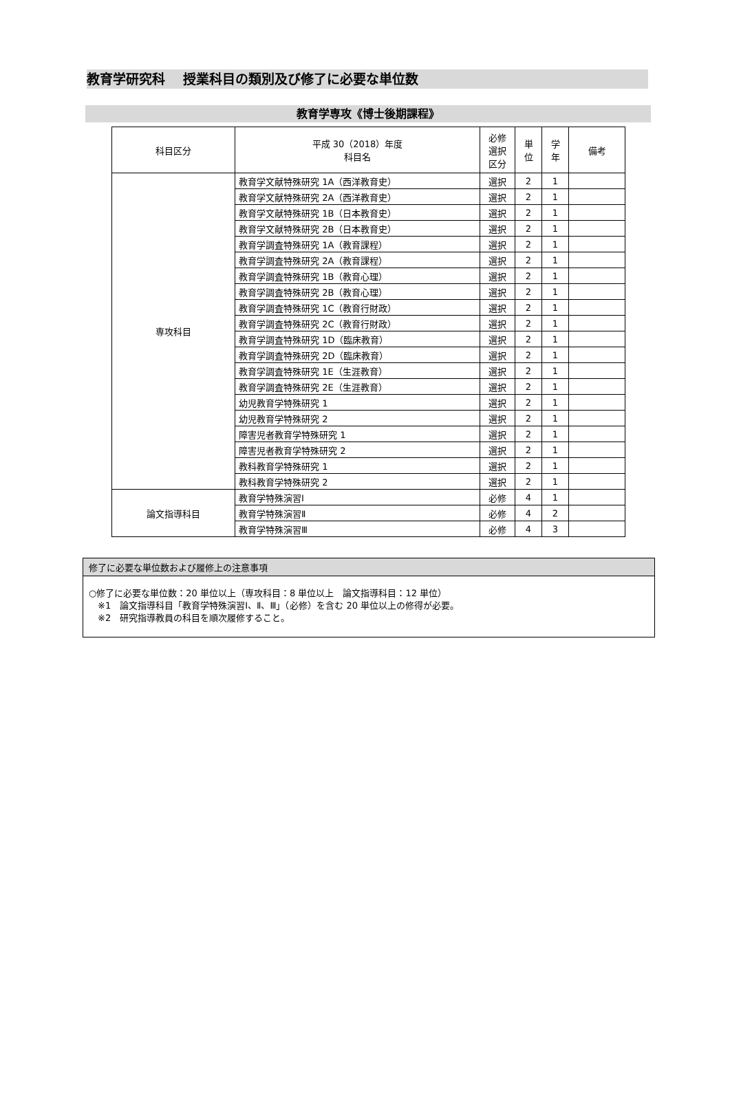教育学研究科　 授業科目の類別及び修了に必要な単位数
教育学専攻《博士後期課程》
| 科目区分 | 平成 30（2018）年度 科目名 | 必修 選択 区分 | 単 位 | 学 年 | 備考 |
| --- | --- | --- | --- | --- | --- |
| 専攻科目 | 教育学文献特殊研究 1A（西洋教育史） | 選択 | 2 | 1 | |
| | 教育学文献特殊研究 2A（西洋教育史） | 選択 | 2 | 1 | |
| | 教育学文献特殊研究 1B（日本教育史） | 選択 | 2 | 1 | |
| | 教育学文献特殊研究 2B（日本教育史） | 選択 | 2 | 1 | |
| | 教育学調査特殊研究 1A（教育課程） | 選択 | 2 | 1 | |
| | 教育学調査特殊研究 2A（教育課程） | 選択 | 2 | 1 | |
| | 教育学調査特殊研究 1B（教育心理） | 選択 | 2 | 1 | |
| | 教育学調査特殊研究 2B（教育心理） | 選択 | 2 | 1 | |
| | 教育学調査特殊研究 1C（教育行財政） | 選択 | 2 | 1 | |
| | 教育学調査特殊研究 2C（教育行財政） | 選択 | 2 | 1 | |
| | 教育学調査特殊研究 1D（臨床教育） | 選択 | 2 | 1 | |
| | 教育学調査特殊研究 2D（臨床教育） | 選択 | 2 | 1 | |
| | 教育学調査特殊研究 1E（生涯教育） | 選択 | 2 | 1 | |
| | 教育学調査特殊研究 2E（生涯教育） | 選択 | 2 | 1 | |
| | 幼児教育学特殊研究 1 | 選択 | 2 | 1 | |
| | 幼児教育学特殊研究 2 | 選択 | 2 | 1 | |
| | 障害児者教育学特殊研究 1 | 選択 | 2 | 1 | |
| | 障害児者教育学特殊研究 2 | 選択 | 2 | 1 | |
| | 教科教育学特殊研究 1 | 選択 | 2 | 1 | |
| | 教科教育学特殊研究 2 | 選択 | 2 | 1 | |
| 論文指導科目 | 教育学特殊演習Ⅰ | 必修 | 4 | 1 | |
| | 教育学特殊演習Ⅱ | 必修 | 4 | 2 | |
| | 教育学特殊演習Ⅲ | 必修 | 4 | 3 | |
修了に必要な単位数および履修上の注意事項
○修了に必要な単位数：20 単位以上（専攻科目：8 単位以上　論文指導科目：12 単位）
　※1　論文指導科目「教育学特殊演習Ⅰ、Ⅱ、Ⅲ」（必修）を含む 20 単位以上の修得が必要。
　※2　研究指導教員の科目を順次履修すること。